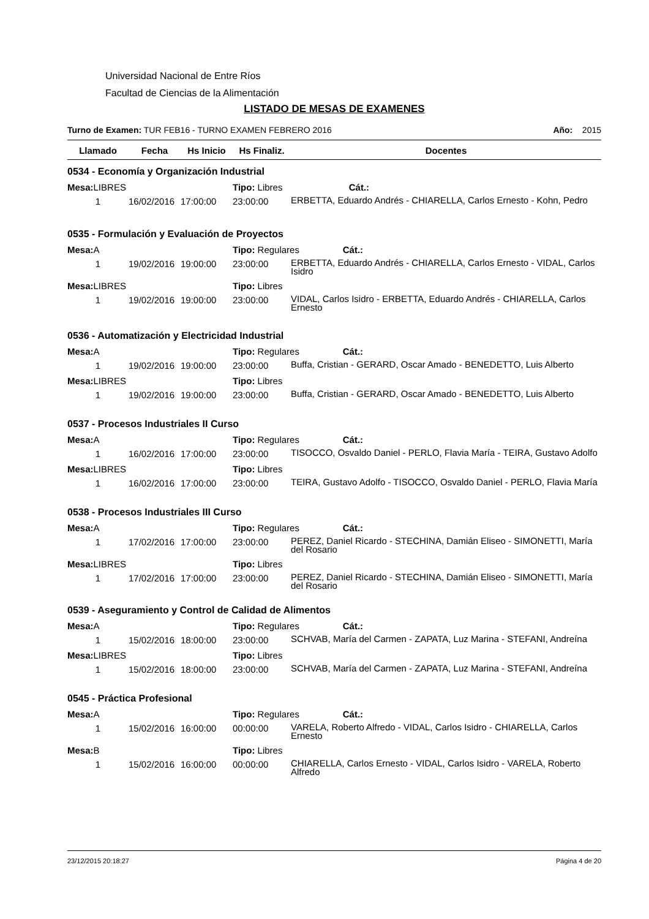Universidad Nacional de Entre Ríos
Facultad de Ciencias de la Alimentación
LISTADO DE MESAS DE EXAMENES
Turno de Examen: TUR FEB16 - TURNO EXAMEN FEBRERO 2016 Año: 2015
| Llamado | Fecha | Hs Inicio | Hs Finaliz. | Docentes |
| --- | --- | --- | --- | --- |
| 0534 - Economía y Organización Industrial | | | | |
| Mesa: LIBRES | | | Tipo: Libres Cát.: | |
| 1 | 16/02/2016 | 17:00:00 | 23:00:00 | ERBETTA, Eduardo Andrés - CHIARELLA, Carlos Ernesto - Kohn, Pedro |
| 0535 - Formulación y Evaluación de Proyectos | | | | |
| Mesa: A | | | Tipo: Regulares Cát.: | |
| 1 | 19/02/2016 | 19:00:00 | 23:00:00 | ERBETTA, Eduardo Andrés - CHIARELLA, Carlos Ernesto - VIDAL, Carlos Isidro |
| Mesa: LIBRES | | | Tipo: Libres | |
| 1 | 19/02/2016 | 19:00:00 | 23:00:00 | VIDAL, Carlos Isidro - ERBETTA, Eduardo Andrés - CHIARELLA, Carlos Ernesto |
| 0536 - Automatización y Electricidad Industrial | | | | |
| Mesa: A | | | Tipo: Regulares Cát.: | |
| 1 | 19/02/2016 | 19:00:00 | 23:00:00 | Buffa, Cristian - GERARD, Oscar Amado - BENEDETTO, Luis Alberto |
| Mesa: LIBRES | | | Tipo: Libres | |
| 1 | 19/02/2016 | 19:00:00 | 23:00:00 | Buffa, Cristian - GERARD, Oscar Amado - BENEDETTO, Luis Alberto |
| 0537 - Procesos Industriales II Curso | | | | |
| Mesa: A | | | Tipo: Regulares Cát.: | |
| 1 | 16/02/2016 | 17:00:00 | 23:00:00 | TISOCCO, Osvaldo Daniel - PERLO, Flavia María - TEIRA, Gustavo Adolfo |
| Mesa: LIBRES | | | Tipo: Libres | |
| 1 | 16/02/2016 | 17:00:00 | 23:00:00 | TEIRA, Gustavo Adolfo - TISOCCO, Osvaldo Daniel - PERLO, Flavia María |
| 0538 - Procesos Industriales III Curso | | | | |
| Mesa: A | | | Tipo: Regulares Cát.: | |
| 1 | 17/02/2016 | 17:00:00 | 23:00:00 | PEREZ, Daniel Ricardo - STECHINA, Damián Eliseo - SIMONETTI, María del Rosario |
| Mesa: LIBRES | | | Tipo: Libres | |
| 1 | 17/02/2016 | 17:00:00 | 23:00:00 | PEREZ, Daniel Ricardo - STECHINA, Damián Eliseo - SIMONETTI, María del Rosario |
| 0539 - Aseguramiento y Control de Calidad de Alimentos | | | | |
| Mesa: A | | | Tipo: Regulares Cát.: | |
| 1 | 15/02/2016 | 18:00:00 | 23:00:00 | SCHVAB, María del Carmen - ZAPATA, Luz Marina - STEFANI, Andreína |
| Mesa: LIBRES | | | Tipo: Libres | |
| 1 | 15/02/2016 | 18:00:00 | 23:00:00 | SCHVAB, María del Carmen - ZAPATA, Luz Marina - STEFANI, Andreína |
| 0545 - Práctica Profesional | | | | |
| Mesa: A | | | Tipo: Regulares Cát.: | |
| 1 | 15/02/2016 | 16:00:00 | 00:00:00 | VARELA, Roberto Alfredo - VIDAL, Carlos Isidro - CHIARELLA, Carlos Ernesto |
| Mesa: B | | | Tipo: Libres | |
| 1 | 15/02/2016 | 16:00:00 | 00:00:00 | CHIARELLA, Carlos Ernesto - VIDAL, Carlos Isidro - VARELA, Roberto Alfredo |
23/12/2015 20:18:27 Página 4 de 20